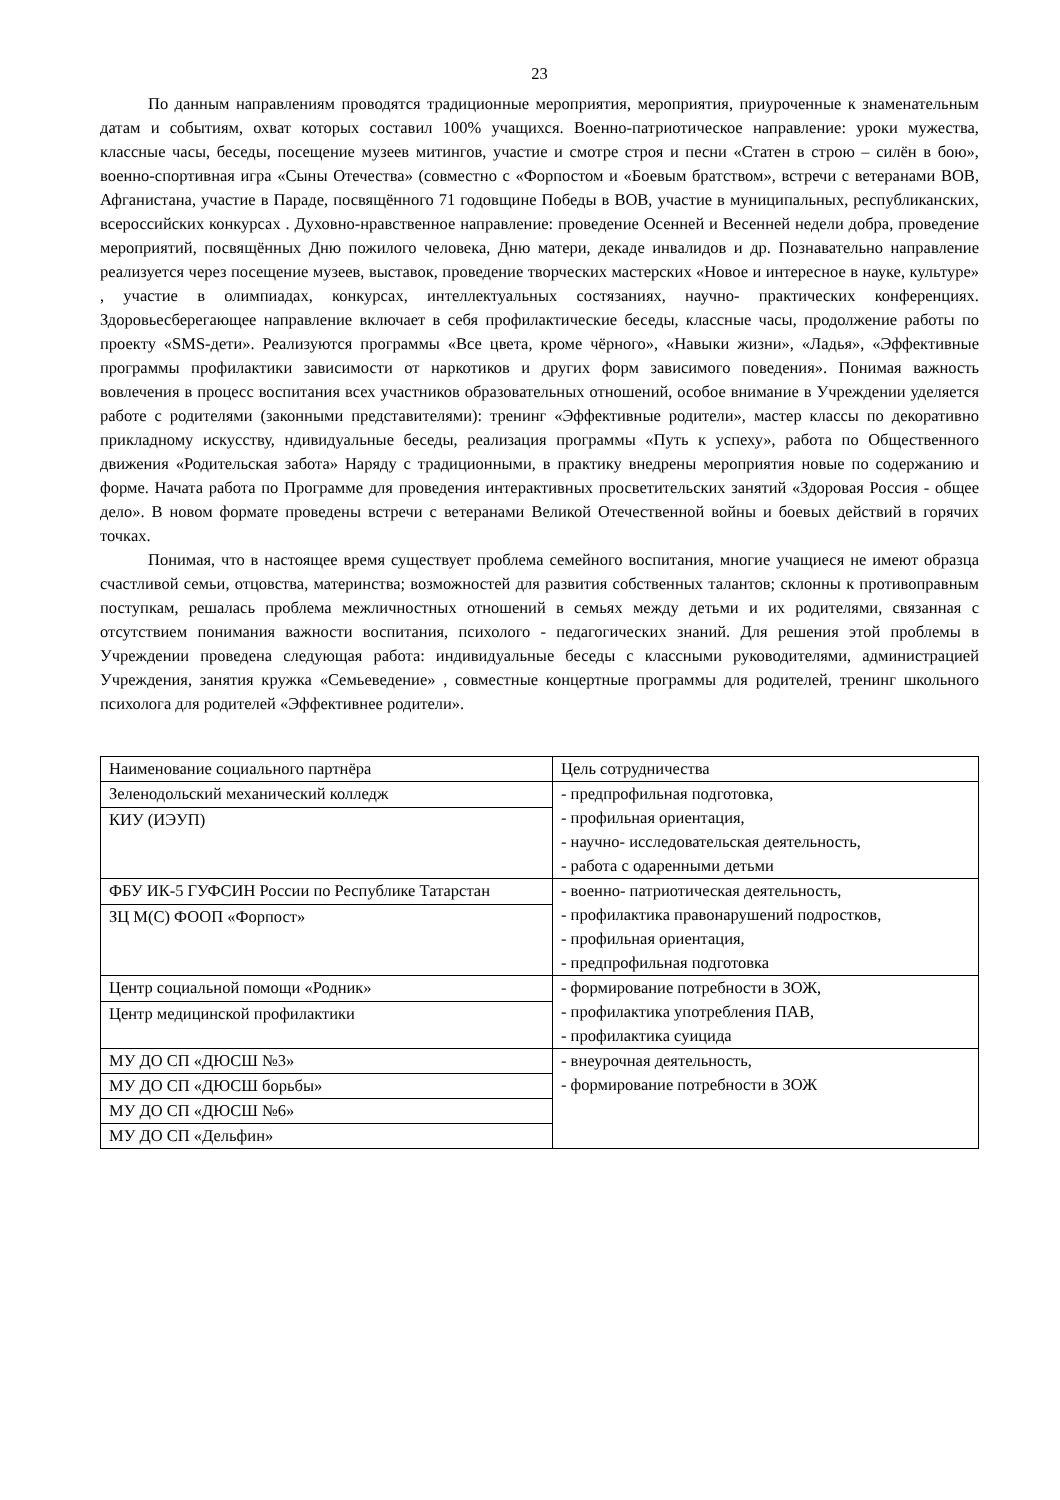23
По данным направлениям проводятся традиционные мероприятия, мероприятия, приуроченные к знаменательным датам и событиям, охват которых составил 100% учащихся. Военно-патриотическое направление: уроки мужества, классные часы, беседы, посещение музеев митингов, участие и смотре строя и песни «Статен в строю – силён в бою», военно-спортивная игра «Сыны Отечества» (совместно с «Форпостом и «Боевым братством», встречи с ветеранами ВОВ, Афганистана, участие в Параде, посвящённого 71 годовщине Победы в ВОВ, участие в муниципальных, республиканских, всероссийских конкурсах . Духовно-нравственное направление: проведение Осенней и Весенней недели добра, проведение мероприятий, посвящённых Дню пожилого человека, Дню матери, декаде инвалидов и др. Познавательно направление реализуется через посещение музеев, выставок, проведение творческих мастерских «Новое и интересное в науке, культуре» , участие в олимпиадах, конкурсах, интеллектуальных состязаниях, научно- практических конференциях. Здоровьесберегающее направление включает в себя профилактические беседы, классные часы, продолжение работы по проекту «SMS-дети». Реализуются программы «Все цвета, кроме чёрного», «Навыки жизни», «Ладья», «Эффективные программы профилактики зависимости от наркотиков и других форм зависимого поведения». Понимая важность вовлечения в процесс воспитания всех участников образовательных отношений, особое внимание в Учреждении уделяется работе с родителями (законными представителями): тренинг «Эффективные родители», мастер классы по декоративно прикладному искусству, ндивидуальные беседы, реализация программы «Путь к успеху», работа по Общественного движения «Родительская забота» Наряду с традиционными, в практику внедрены мероприятия новые по содержанию и форме. Начата работа по Программе для проведения интерактивных просветительских занятий «Здоровая Россия - общее дело». В новом формате проведены встречи с ветеранами Великой Отечественной войны и боевых действий в горячих точках.
Понимая, что в настоящее время существует проблема семейного воспитания, многие учащиеся не имеют образца счастливой семьи, отцовства, материнства; возможностей для развития собственных талантов; склонны к противоправным поступкам, решалась проблема межличностных отношений в семьях между детьми и их родителями, связанная с отсутствием понимания важности воспитания, психолого - педагогических знаний. Для решения этой проблемы в Учреждении проведена следующая работа: индивидуальные беседы с классными руководителями, администрацией Учреждения, занятия кружка «Семьеведение» , совместные концертные программы для родителей, тренинг школьного психолога для родителей «Эффективнее родители».
| Наименование социального партнёра | Цель сотрудничества |
| Зеленодольский механический колледж | - предпрофильная подготовка, - профильная ориентация, - научно- исследовательская деятельность, - работа с одаренными детьми |
| КИУ (ИЭУП) | |
| ФБУ ИК-5 ГУФСИН России по Республике Татарстан | - военно- патриотическая деятельность, - профилактика правонарушений подростков, - профильная ориентация, - предпрофильная подготовка |
| ЗЦ М(С) ФООП «Форпост» | |
| Центр социальной помощи «Родник» | - формирование потребности в ЗОЖ, - профилактика употребления ПАВ, - профилактика суицида |
| Центр медицинской профилактики | |
| МУ ДО СП «ДЮСШ №3» | - внеурочная деятельность, - формирование потребности в ЗОЖ |
| МУ ДО СП «ДЮСШ борьбы» | |
| МУ ДО СП «ДЮСШ №6» | |
| МУ ДО СП «Дельфин» | |